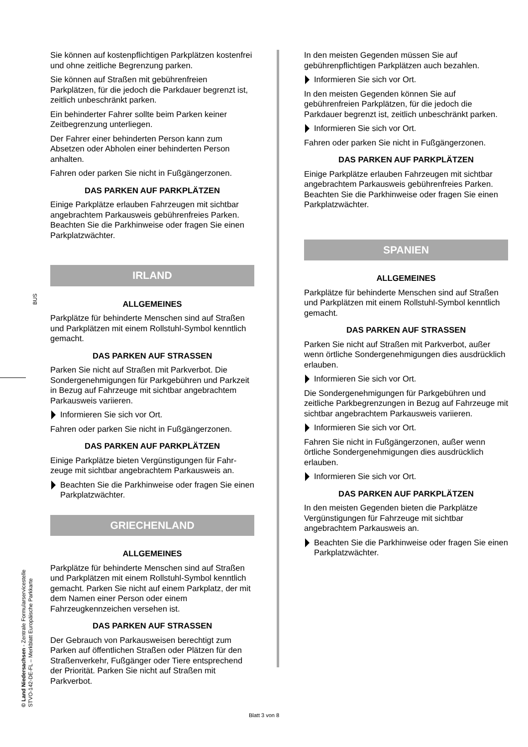BUS
© Land Niedersachsen - Zentrale Formularservicestelle
STVO-142-DE-FL – Merkblatt Europäische Parkkarte
Sie können auf kostenpflichtigen Parkplätzen kostenfrei und ohne zeitliche Begrenzung parken.
Sie können auf Straßen mit gebührenfreien Parkplätzen, für die jedoch die Parkdauer begrenzt ist, zeitlich unbeschränkt parken.
Ein behinderter Fahrer sollte beim Parken keiner Zeitbegrenzung unterliegen.
Der Fahrer einer behinderten Person kann zum Absetzen oder Abholen einer behinderten Person anhalten.
Fahren oder parken Sie nicht in Fußgängerzonen.
DAS PARKEN AUF PARKPLÄTZEN
Einige Parkplätze erlauben Fahrzeugen mit sichtbar angebrachtem Parkausweis gebührenfreies Parken. Beachten Sie die Parkhinweise oder fragen Sie einen Parkplatzwächter.
IRLAND
ALLGEMEINES
Parkplätze für behinderte Menschen sind auf Straßen und Parkplätzen mit einem Rollstuhl-Symbol kenntlich gemacht.
DAS PARKEN AUF STRASSEN
Parken Sie nicht auf Straßen mit Parkverbot. Die Sondergenehmigungen für Parkgebühren und Parkzeit in Bezug auf Fahrzeuge mit sichtbar angebrachtem Parkausweis variieren.
Informieren Sie sich vor Ort.
Fahren oder parken Sie nicht in Fußgängerzonen.
DAS PARKEN AUF PARKPLÄTZEN
Einige Parkplätze bieten Vergünstigungen für Fahr-zeuge mit sichtbar angebrachtem Parkausweis an.
Beachten Sie die Parkhinweise oder fragen Sie einen Parkplatzwächter.
GRIECHENLAND
ALLGEMEINES
Parkplätze für behinderte Menschen sind auf Straßen und Parkplätzen mit einem Rollstuhl-Symbol kenntlich gemacht. Parken Sie nicht auf einem Parkplatz, der mit dem Namen einer Person oder einem Fahrzeugkennzeichen versehen ist.
DAS PARKEN AUF STRASSEN
Der Gebrauch von Parkausweisen berechtigt zum Parken auf öffentlichen Straßen oder Plätzen für den Straßenverkehr, Fußgänger oder Tiere entsprechend der Priorität. Parken Sie nicht auf Straßen mit Parkverbot.
In den meisten Gegenden müssen Sie auf gebührenpflichtigen Parkplätzen auch bezahlen.
Informieren Sie sich vor Ort.
In den meisten Gegenden können Sie auf gebührenfreien Parkplätzen, für die jedoch die Parkdauer begrenzt ist, zeitlich unbeschränkt parken.
Informieren Sie sich vor Ort.
Fahren oder parken Sie nicht in Fußgängerzonen.
DAS PARKEN AUF PARKPLÄTZEN
Einige Parkplätze erlauben Fahrzeugen mit sichtbar angebrachtem Parkausweis gebührenfreies Parken. Beachten Sie die Parkhinweise oder fragen Sie einen Parkplatzwächter.
SPANIEN
ALLGEMEINES
Parkplätze für behinderte Menschen sind auf Straßen und Parkplätzen mit einem Rollstuhl-Symbol kenntlich gemacht.
DAS PARKEN AUF STRASSEN
Parken Sie nicht auf Straßen mit Parkverbot, außer wenn örtliche Sondergenehmigungen dies ausdrücklich erlauben.
Informieren Sie sich vor Ort.
Die Sondergenehmigungen für Parkgebühren und zeitliche Parkbegrenzungen in Bezug auf Fahrzeuge mit sichtbar angebrachtem Parkausweis variieren.
Informieren Sie sich vor Ort.
Fahren Sie nicht in Fußgängerzonen, außer wenn örtliche Sondergenehmigungen dies ausdrücklich erlauben.
Informieren Sie sich vor Ort.
DAS PARKEN AUF PARKPLÄTZEN
In den meisten Gegenden bieten die Parkplätze Vergünstigungen für Fahrzeuge mit sichtbar angebrachtem Parkausweis an.
Beachten Sie die Parkhinweise oder fragen Sie einen Parkplatzwächter.
Blatt 3 von 8